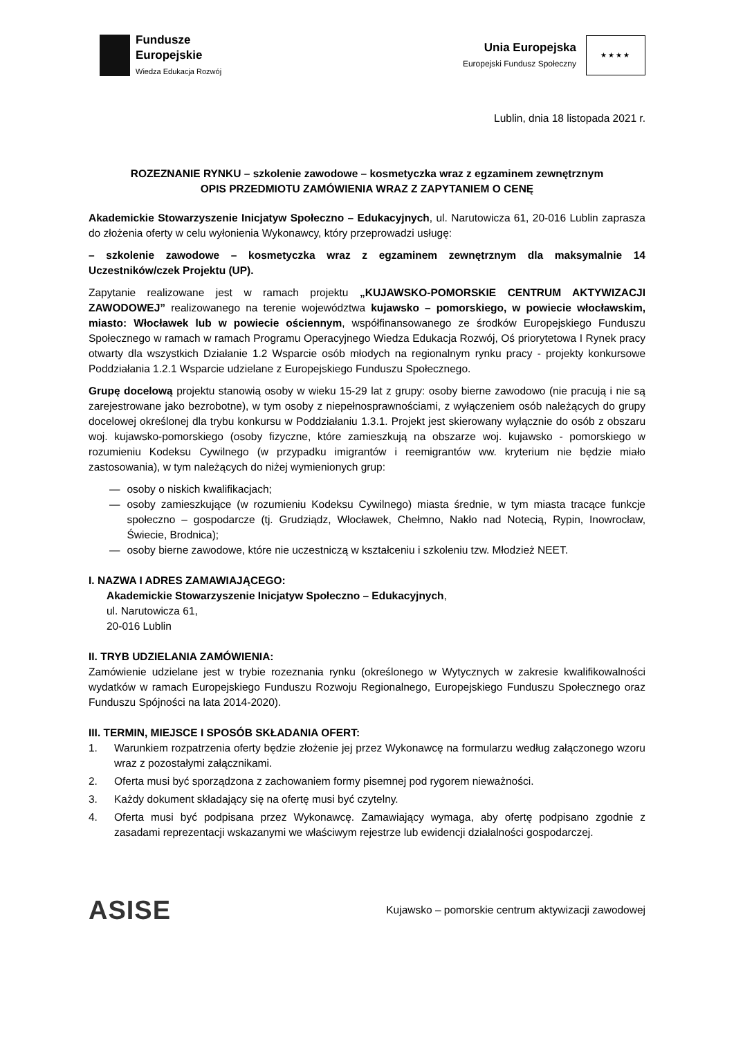Fundusze
Europejskie
Wiedza Edukacja Rozwój
Unia Europejska
Europejski Fundusz Społeczny
★★★★
Lublin, dnia 18 listopada 2021 r.
ROZEZNANIE RYNKU – szkolenie zawodowe – kosmetyczka wraz z egzaminem zewnętrznym
OPIS PRZEDMIOTU ZAMÓWIENIA WRAZ Z ZAPYTANIEM O CENĘ
Akademickie Stowarzyszenie Inicjatyw Społeczno – Edukacyjnych, ul. Narutowicza 61, 20-016 Lublin zaprasza do złożenia oferty w celu wyłonienia Wykonawcy, który przeprowadzi usługę:
– szkolenie zawodowe – kosmetyczka wraz z egzaminem zewnętrznym dla maksymalnie 14 Uczestników/czek Projektu (UP).
Zapytanie realizowane jest w ramach projektu „KUJAWSKO-POMORSKIE CENTRUM AKTYWIZACJI ZAWODOWEJ” realizowanego na terenie województwa kujawsko – pomorskiego, w powiecie włocławskim, miasto: Włocławek lub w powiecie ościennym, współfinansowanego ze środków Europejskiego Funduszu Społecznego w ramach w ramach Programu Operacyjnego Wiedza Edukacja Rozwój, Oś priorytetowa I Rynek pracy otwarty dla wszystkich Działanie 1.2 Wsparcie osób młodych na regionalnym rynku pracy - projekty konkursowe Poddziałania 1.2.1 Wsparcie udzielane z Europejskiego Funduszu Społecznego.
Grupę docelową projektu stanowią osoby w wieku 15-29 lat z grupy: osoby bierne zawodowo (nie pracują i nie są zarejestrowane jako bezrobotne), w tym osoby z niepełnosprawnościami, z wyłączeniem osób należących do grupy docelowej określonej dla trybu konkursu w Poddziałaniu 1.3.1. Projekt jest skierowany wyłącznie do osób z obszaru woj. kujawsko-pomorskiego (osoby fizyczne, które zamieszkują na obszarze woj. kujawsko - pomorskiego w rozumieniu Kodeksu Cywilnego (w przypadku imigrantów i reemigrantów ww. kryterium nie będzie miało zastosowania), w tym należących do niżej wymienionych grup:
— osoby o niskich kwalifikacjach;
— osoby zamieszkujące (w rozumieniu Kodeksu Cywilnego) miasta średnie, w tym miasta tracące funkcje społeczno – gospodarcze (tj. Grudziądz, Włocławek, Chełmno, Nakło nad Notecią, Rypin, Inowrocław, Świecie, Brodnica);
— osoby bierne zawodowe, które nie uczestniczą w kształceniu i szkoleniu tzw. Młodzież NEET.
I. NAZWA I ADRES ZAMAWIAJĄCEGO:
Akademickie Stowarzyszenie Inicjatyw Społeczno – Edukacyjnych,
ul. Narutowicza 61,
20-016 Lublin
II. TRYB UDZIELANIA ZAMÓWIENIA:
Zamówienie udzielane jest w trybie rozeznania rynku (określonego w Wytycznych w zakresie kwalifikowalności wydatków w ramach Europejskiego Funduszu Rozwoju Regionalnego, Europejskiego Funduszu Społecznego oraz Funduszu Spójności na lata 2014-2020).
III. TERMIN, MIEJSCE I SPOSÓB SKŁADANIA OFERT:
1. Warunkiem rozpatrzenia oferty będzie złożenie jej przez Wykonawcę na formularzu według załączonego wzoru wraz z pozostałymi załącznikami.
2. Oferta musi być sporządzona z zachowaniem formy pisemnej pod rygorem nieważności.
3. Każdy dokument składający się na ofertę musi być czytelny.
4. Oferta musi być podpisana przez Wykonawcę. Zamawiający wymaga, aby ofertę podpisano zgodnie z zasadami reprezentacji wskazanymi we właściwym rejestrze lub ewidencji działalności gospodarczej.
ASISE
Kujawsko – pomorskie centrum aktywizacji zawodowej